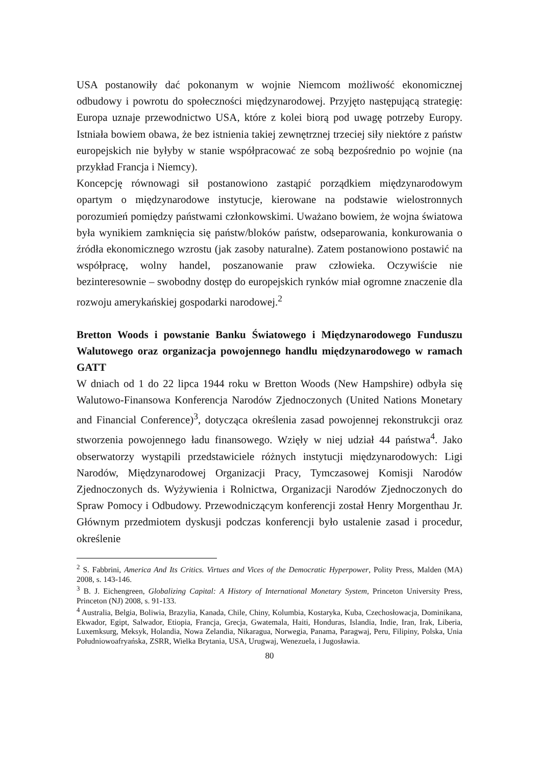USA postanowiły dać pokonanym w wojnie Niemcom możliwość ekonomicznej odbudowy i powrotu do społeczności międzynarodowej. Przyjęto następującą strategię: Europa uznaje przewodnictwo USA, które z kolei biorą pod uwagę potrzeby Europy. Istniała bowiem obawa, że bez istnienia takiej zewnętrznej trzeciej siły niektóre z państw europejskich nie byłyby w stanie współpracować ze sobą bezpośrednio po wojnie (na przykład Francja i Niemcy).
Koncepcję równowagi sił postanowiono zastąpić porządkiem międzynarodowym opartym o międzynarodowe instytucje, kierowane na podstawie wielostronnych porozumień pomiędzy państwami członkowskimi. Uważano bowiem, że wojna światowa była wynikiem zamknięcia się państw/bloków państw, odseparowania, konkurowania o źródła ekonomicznego wzrostu (jak zasoby naturalne). Zatem postanowiono postawić na współpracę, wolny handel, poszanowanie praw człowieka. Oczywiście nie bezinteresownie – swobodny dostęp do europejskich rynków miał ogromne znaczenie dla rozwoju amerykańskiej gospodarki narodowej.<sup>2</sup>
Bretton Woods i powstanie Banku Światowego i Międzynarodowego Funduszu Walutowego oraz organizacja powojennego handlu międzynarodowego w ramach GATT
W dniach od 1 do 22 lipca 1944 roku w Bretton Woods (New Hampshire) odbyła się Walutowo-Finansowa Konferencja Narodów Zjednoczonych (United Nations Monetary and Financial Conference)<sup>3</sup>, dotycząca określenia zasad powojennej rekonstrukcji oraz stworzenia powojennego ładu finansowego. Wzięły w niej udział 44 państwa<sup>4</sup>. Jako obserwatorzy wystąpili przedstawiciele różnych instytucji międzynarodowych: Ligi Narodów, Międzynarodowej Organizacji Pracy, Tymczasowej Komisji Narodów Zjednoczonych ds. Wyżywienia i Rolnictwa, Organizacji Narodów Zjednoczonych do Spraw Pomocy i Odbudowy. Przewodniczącym konferencji został Henry Morgenthau Jr. Głównym przedmiotem dyskusji podczas konferencji było ustalenie zasad i procedur, określenie
<sup>2</sup> S. Fabbrini, America And Its Critics. Virtues and Vices of the Democratic Hyperpower, Polity Press, Malden (MA) 2008, s. 143-146.
<sup>3</sup> B. J. Eichengreen, Globalizing Capital: A History of International Monetary System, Princeton University Press, Princeton (NJ) 2008, s. 91-133.
<sup>4</sup> Australia, Belgia, Boliwia, Brazylia, Kanada, Chile, Chiny, Kolumbia, Kostaryka, Kuba, Czechosłowacja, Dominikana, Ekwador, Egipt, Salwador, Etiopia, Francja, Grecja, Gwatemala, Haiti, Honduras, Islandia, Indie, Iran, Irak, Liberia, Luxemksurg, Meksyk, Holandia, Nowa Zelandia, Nikaragua, Norwegia, Panama, Paragwaj, Peru, Filipiny, Polska, Unia Południowoafryańska, ZSRR, Wielka Brytania, USA, Urugwaj, Wenezuela, i Jugosławia.
80